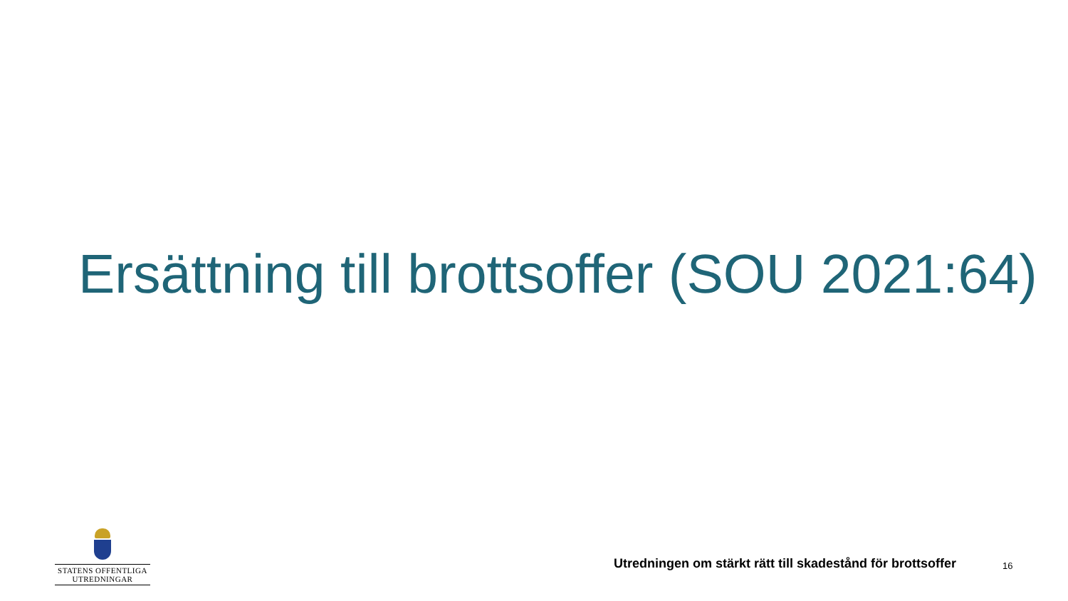Ersättning till brottsoffer (SOU 2021:64)
STATENS OFFENTLIGA
UTREDNINGAR
Utredningen om stärkt rätt till skadestånd för brottsoffer
16